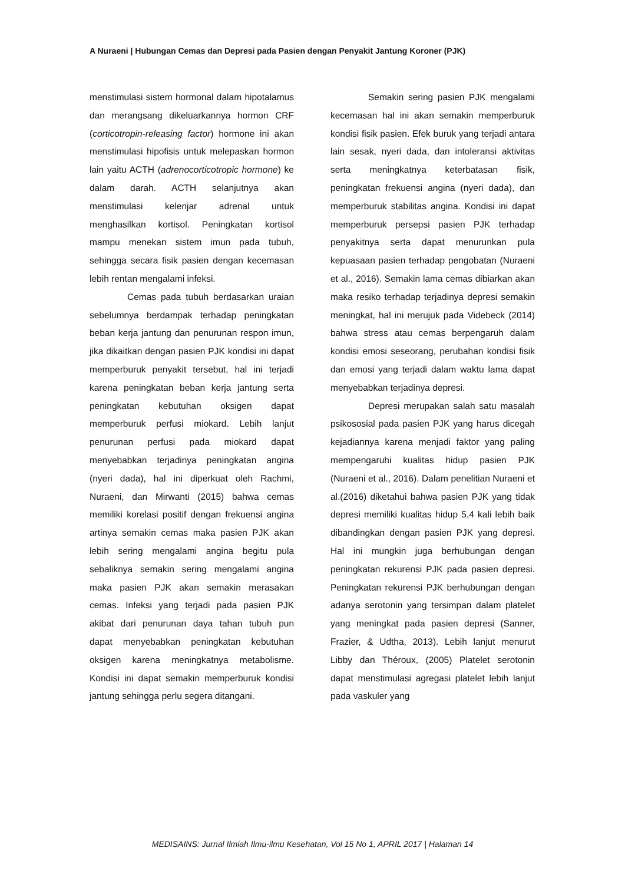A Nuraeni | Hubungan Cemas dan Depresi pada Pasien dengan Penyakit Jantung Koroner (PJK)
menstimulasi sistem hormonal dalam hipotalamus dan merangsang dikeluarkannya hormon CRF (corticotropin-releasing factor) hormone ini akan menstimulasi hipofisis untuk melepaskan hormon lain yaitu ACTH (adrenocorticotropic hormone) ke dalam darah. ACTH selanjutnya akan menstimulasi kelenjar adrenal untuk menghasilkan kortisol. Peningkatan kortisol mampu menekan sistem imun pada tubuh, sehingga secara fisik pasien dengan kecemasan lebih rentan mengalami infeksi.
Cemas pada tubuh berdasarkan uraian sebelumnya berdampak terhadap peningkatan beban kerja jantung dan penurunan respon imun, jika dikaitkan dengan pasien PJK kondisi ini dapat memperburuk penyakit tersebut, hal ini terjadi karena peningkatan beban kerja jantung serta peningkatan kebutuhan oksigen dapat memperburuk perfusi miokard. Lebih lanjut penurunan perfusi pada miokard dapat menyebabkan terjadinya peningkatan angina (nyeri dada), hal ini diperkuat oleh Rachmi, Nuraeni, dan Mirwanti (2015) bahwa cemas memiliki korelasi positif dengan frekuensi angina artinya semakin cemas maka pasien PJK akan lebih sering mengalami angina begitu pula sebaliknya semakin sering mengalami angina maka pasien PJK akan semakin merasakan cemas. Infeksi yang terjadi pada pasien PJK akibat dari penurunan daya tahan tubuh pun dapat menyebabkan peningkatan kebutuhan oksigen karena meningkatnya metabolisme. Kondisi ini dapat semakin memperburuk kondisi jantung sehingga perlu segera ditangani.
Semakin sering pasien PJK mengalami kecemasan hal ini akan semakin memperburuk kondisi fisik pasien. Efek buruk yang terjadi antara lain sesak, nyeri dada, dan intoleransi aktivitas serta meningkatnya keterbatasan fisik, peningkatan frekuensi angina (nyeri dada), dan memperburuk stabilitas angina. Kondisi ini dapat memperburuk persepsi pasien PJK terhadap penyakitnya serta dapat menurunkan pula kepuasaan pasien terhadap pengobatan (Nuraeni et al., 2016). Semakin lama cemas dibiarkan akan maka resiko terhadap terjadinya depresi semakin meningkat, hal ini merujuk pada Videbeck (2014) bahwa stress atau cemas berpengaruh dalam kondisi emosi seseorang, perubahan kondisi fisik dan emosi yang terjadi dalam waktu lama dapat menyebabkan terjadinya depresi.
Depresi merupakan salah satu masalah psikososial pada pasien PJK yang harus dicegah kejadiannya karena menjadi faktor yang paling mempengaruhi kualitas hidup pasien PJK (Nuraeni et al., 2016). Dalam penelitian Nuraeni et al.(2016) diketahui bahwa pasien PJK yang tidak depresi memiliki kualitas hidup 5,4 kali lebih baik dibandingkan dengan pasien PJK yang depresi. Hal ini mungkin juga berhubungan dengan peningkatan rekurensi PJK pada pasien depresi. Peningkatan rekurensi PJK berhubungan dengan adanya serotonin yang tersimpan dalam platelet yang meningkat pada pasien depresi (Sanner, Frazier, & Udtha, 2013). Lebih lanjut menurut Libby dan Théroux, (2005) Platelet serotonin dapat menstimulasi agregasi platelet lebih lanjut pada vaskuler yang
MEDISAINS: Jurnal Ilmiah Ilmu-ilmu Kesehatan, Vol 15 No 1, APRIL 2017 | Halaman 14